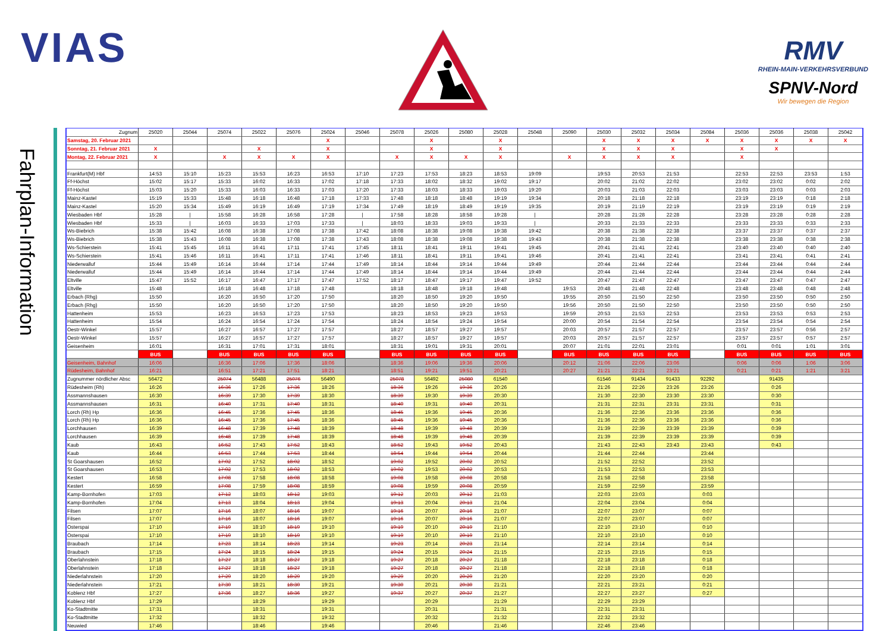VIAS
RMV
RHEIN-MAIN-VERKEHRSVERBUND
SPNV-Nord
Wir bewegen die Region
Fahrplan-Information
| Zugnum | 25020 | 25044 | 25074 | 25022 | 25076 | 25024 | 25046 | 25078 | 25026 | 25080 | 25028 | 25048 | 25090 | 25030 | 25032 | 25034 | 25084 | 25036 | 25036 | 25038 | 25042 |
| --- | --- | --- | --- | --- | --- | --- | --- | --- | --- | --- | --- | --- | --- | --- | --- | --- | --- | --- | --- | --- | --- |
| Samstag, 20. Februar 2021 | | | | | | X | | | X | | X | | | X | X | X | X | X | X | X | X |
| Sonntag, 21. Februar 2021 | X | | | X | | X | | | X | | X | | | X | X | X | | X | X | | |
| Montag, 22. Februar 2021 | X | | X | X | X | X | | X | X | X | X | | X | X | X | X | | X | | | |
| Frankfurt(M) Hbf | 14:53 | 15:10 | 15:23 | 15:53 | 16:23 | 16:53 | 17:10 | 17:23 | 17:53 | 18:23 | 18:53 | 19:09 | | 19:53 | 20:53 | 21:53 | | 22:53 | 22:53 | 23:53 | 1:53 |
| Ff-Höchst | 15:02 | 15:17 | 15:33 | 16:02 | 16:33 | 17:02 | 17:18 | 17:33 | 18:02 | 18:32 | 19:02 | 19:17 | | 20:02 | 21:02 | 22:02 | | 23:02 | 23:02 | 0:02 | 2:02 |
| Ff-Höchst | 15:03 | 15:20 | 15:33 | 16:03 | 16:33 | 17:03 | 17:20 | 17:33 | 18:03 | 18:33 | 19:03 | 19:20 | | 20:03 | 21:03 | 22:03 | | 23:03 | 23:03 | 0:03 | 2:03 |
| Mainz-Kastel | 15:19 | 15:33 | 15:48 | 16:18 | 16:48 | 17:18 | 17:33 | 17:48 | 18:18 | 18:48 | 19:19 | 19:34 | | 20:18 | 21:18 | 22:18 | | 23:19 | 23:19 | 0:18 | 2:18 |
| Mainz-Kastel | 15:20 | 15:34 | 15:49 | 16:19 | 16:49 | 17:19 | 17:34 | 17:49 | 18:19 | 18:49 | 19:19 | 19:35 | | 20:19 | 21:19 | 22:19 | | 23:19 | 23:19 | 0:19 | 2:19 |
| Wiesbaden Hbf | 15:28 | / | 15:58 | 16:28 | 16:58 | 17:28 | / | 17:58 | 18:28 | 18:58 | 19:28 | / | | 20:28 | 21:28 | 22:28 | | 23:28 | 23:28 | 0:28 | 2:28 |
| Wiesbaden Hbf | 15:33 | / | 16:03 | 16:33 | 17:03 | 17:33 | / | 18:03 | 18:33 | 19:03 | 19:33 | / | | 20:33 | 21:33 | 22:33 | | 23:33 | 23:33 | 0:33 | 2:33 |
| Ws-Biebrich | 15:38 | 15:42 | 16:08 | 16:38 | 17:08 | 17:38 | 17:42 | 18:08 | 18:38 | 19:08 | 19:38 | 19:42 | | 20:38 | 21:38 | 22:38 | | 23:37 | 23:37 | 0:37 | 2:37 |
| Ws-Biebrich | 15:38 | 15:43 | 16:08 | 16:38 | 17:08 | 17:38 | 17:43 | 18:08 | 18:38 | 19:08 | 19:38 | 19:43 | | 20:38 | 21:38 | 22:38 | | 23:38 | 23:38 | 0:38 | 2:38 |
| Ws-Schierstein | 15:41 | 15:45 | 16:11 | 16:41 | 17:11 | 17:41 | 17:45 | 18:11 | 18:41 | 19:11 | 19:41 | 19:45 | | 20:41 | 21:41 | 22:41 | | 23:40 | 23:40 | 0:40 | 2:40 |
| Ws-Schierstein | 15:41 | 15:46 | 16:11 | 16:41 | 17:11 | 17:41 | 17:46 | 18:11 | 18:41 | 19:11 | 19:41 | 19:46 | | 20:41 | 21:41 | 22:41 | | 23:41 | 23:41 | 0:41 | 2:41 |
| Niederwalluf | 15:44 | 15:49 | 16:14 | 16:44 | 17:14 | 17:44 | 17:49 | 18:14 | 18:44 | 19:14 | 19:44 | 19:49 | | 20:44 | 21:44 | 22:44 | | 23:44 | 23:44 | 0:44 | 2:44 |
| Niederwalluf | 15:44 | 15:49 | 16:14 | 16:44 | 17:14 | 17:44 | 17:49 | 18:14 | 18:44 | 19:14 | 19:44 | 19:49 | | 20:44 | 21:44 | 22:44 | | 23:44 | 23:44 | 0:44 | 2:44 |
| Eltville | 15:47 | 15:52 | 16:17 | 16:47 | 17:17 | 17:47 | 17:52 | 18:17 | 18:47 | 19:17 | 19:47 | 19:52 | | 20:47 | 21:47 | 22:47 | | 23:47 | 23:47 | 0:47 | 2:47 |
| Eltville | 15:48 | | 16:18 | 16:48 | 17:18 | 17:48 | | 18:18 | 18:48 | 19:18 | 19:48 | | 19:53 | 20:48 | 21:48 | 22:48 | | 23:48 | 23:48 | 0:48 | 2:48 |
| Erbach (Rhg) | 15:50 | | 16:20 | 16:50 | 17:20 | 17:50 | | 18:20 | 18:50 | 19:20 | 19:50 | | 19:55 | 20:50 | 21:50 | 22:50 | | 23:50 | 23:50 | 0:50 | 2:50 |
| Erbach (Rhg) | 15:50 | | 16:20 | 16:50 | 17:20 | 17:50 | | 18:20 | 18:50 | 19:20 | 19:50 | | 19:56 | 20:50 | 21:50 | 22:50 | | 23:50 | 23:50 | 0:50 | 2:50 |
| Hattenheim | 15:53 | | 16:23 | 16:53 | 17:23 | 17:53 | | 18:23 | 18:53 | 19:23 | 19:53 | | 19:59 | 20:53 | 21:53 | 22:53 | | 23:53 | 23:53 | 0:53 | 2:53 |
| Hattenheim | 15:54 | | 16:24 | 16:54 | 17:24 | 17:54 | | 18:24 | 18:54 | 19:24 | 19:54 | | 20:00 | 20:54 | 21:54 | 22:54 | | 23:54 | 23:54 | 0:54 | 2:54 |
| Oestr-Winkel | 15:57 | | 16:27 | 16:57 | 17:27 | 17:57 | | 18:27 | 18:57 | 19:27 | 19:57 | | 20:03 | 20:57 | 21:57 | 22:57 | | 23:57 | 23:57 | 0:56 | 2:57 |
| Oestr-Winkel | 15:57 | | 16:27 | 16:57 | 17:27 | 17:57 | | 18:27 | 18:57 | 19:27 | 19:57 | | 20:03 | 20:57 | 21:57 | 22:57 | | 23:57 | 23:57 | 0:57 | 2:57 |
| Geisenheim | 16:01 | | 16:31 | 17:01 | 17:31 | 18:01 | | 18:31 | 19:01 | 19:31 | 20:01 | | 20:07 | 21:01 | 22:01 | 23:01 | | 0:01 | 0:01 | 1:01 | 3:01 |
| | BUS | | BUS | BUS | BUS | BUS | | BUS | BUS | BUS | BUS | | BUS | BUS | BUS | BUS | | BUS | BUS | BUS | BUS |
| Geisenheim, Bahnhof | 16:06 | | 16:36 | 17:06 | 17:36 | 18:06 | | 18:36 | 19:06 | 19:36 | 20:06 | | 20:12 | 21:06 | 22:06 | 23:06 | | 0:06 | 0:06 | 1:06 | 3:06 |
| Rüdesheim, Bahnhof | 16:21 | | 16:51 | 17:21 | 17:51 | 18:21 | | 18:51 | 19:21 | 19:51 | 20:21 | | 20:27 | 21:21 | 22:21 | 23:21 | | 0:21 | 0:21 | 1:21 | 3:21 |
| Zugnummer nördlicher Absc | 56472 | | 25074 | 56488 | 25076 | 56490 | | 25078 | 56492 | 25080 | 61540 | | | 61546 | 91434 | 91433 | 92292 | | 91435 | | |
| Rüdesheim (Rh) | 16:26 | | 16:36 | 17:26 | 17:36 | 18:26 | | 18:36 | 19:26 | 19:36 | 20:26 | | | 21:26 | 22:26 | 23:26 | 23:26 | | 0:26 | | |
| Assmannshausen | 16:30 | | 16:39 | 17:30 | 17:39 | 18:30 | | 18:39 | 19:30 | 19:39 | 20:30 | | | 21:30 | 22:30 | 23:30 | 23:30 | | 0:30 | | |
| Assmannshausen | 16:31 | | 16:40 | 17:31 | 17:40 | 18:31 | | 18:40 | 19:31 | 19:40 | 20:31 | | | 21:31 | 22:31 | 23:31 | 23:31 | | 0:31 | | |
| Lorch (Rh) Hp | 16:36 | | 16:45 | 17:36 | 17:45 | 18:36 | | 18:45 | 19:36 | 19:45 | 20:36 | | | 21:36 | 22:36 | 23:36 | 23:36 | | 0:36 | | |
| Lorch (Rh) Hp | 16:36 | | 16:45 | 17:36 | 17:45 | 18:36 | | 18:45 | 19:36 | 19:45 | 20:36 | | | 21:36 | 22:36 | 23:36 | 23:36 | | 0:36 | | |
| Lorchhausen | 16:39 | | 16:48 | 17:39 | 17:48 | 18:39 | | 18:48 | 19:39 | 19:48 | 20:39 | | | 21:39 | 22:39 | 23:39 | 23:39 | | 0:39 | | |
| Lorchhausen | 16:39 | | 16:48 | 17:39 | 17:48 | 18:39 | | 18:48 | 19:39 | 19:48 | 20:39 | | | 21:39 | 22:39 | 23:39 | 23:39 | | 0:39 | | |
| Kaub | 16:43 | | 16:52 | 17:43 | 17:52 | 18:43 | | 18:52 | 19:43 | 19:52 | 20:43 | | | 21:43 | 22:43 | 23:43 | 23:43 | | 0:43 | | |
| Kaub | 16:44 | | 16:53 | 17:44 | 17:53 | 18:44 | | 18:54 | 19:44 | 19:54 | 20:44 | | | 21:44 | 22:44 | | 23:44 | | | | |
| St Goarshausen | 16:52 | | 17:02 | 17:52 | 18:02 | 18:52 | | 19:02 | 19:52 | 20:02 | 20:52 | | | 21:52 | 22:52 | | 23:52 | | | | |
| St Goarshausen | 16:53 | | 17:02 | 17:53 | 18:02 | 18:53 | | 19:02 | 19:53 | 20:02 | 20:53 | | | 21:53 | 22:53 | | 23:53 | | | | |
| Kestert | 16:58 | | 17:08 | 17:58 | 18:08 | 18:58 | | 19:08 | 19:58 | 20:08 | 20:58 | | | 21:58 | 22:58 | | 23:58 | | | | |
| Kestert | 16:59 | | 17:08 | 17:59 | 18:08 | 18:59 | | 19:08 | 19:59 | 20:08 | 20:59 | | | 21:59 | 22:59 | | 23:59 | | | | |
| Kamp-Bornhofen | 17:03 | | 17:12 | 18:03 | 18:12 | 19:03 | | 19:12 | 20:03 | 20:12 | 21:03 | | | 22:03 | 23:03 | | 0:03 | | | | |
| Kamp-Bornhofen | 17:04 | | 17:13 | 18:04 | 18:13 | 19:04 | | 19:13 | 20:04 | 20:13 | 21:04 | | | 22:04 | 23:04 | | 0:04 | | | | |
| Filsen | 17:07 | | 17:16 | 18:07 | 18:16 | 19:07 | | 19:16 | 20:07 | 20:16 | 21:07 | | | 22:07 | 23:07 | | 0:07 | | | | |
| Filsen | 17:07 | | 17:16 | 18:07 | 18:16 | 19:07 | | 19:16 | 20:07 | 20:16 | 21:07 | | | 22:07 | 23:07 | | 0:07 | | | | |
| Osterspai | 17:10 | | 17:19 | 18:10 | 18:19 | 19:10 | | 19:19 | 20:10 | 20:19 | 21:10 | | | 22:10 | 23:10 | | 0:10 | | | | |
| Osterspai | 17:10 | | 17:19 | 18:10 | 18:19 | 19:10 | | 19:19 | 20:10 | 20:19 | 21:10 | | | 22:10 | 23:10 | | 0:10 | | | | |
| Braubach | 17:14 | | 17:23 | 18:14 | 18:23 | 19:14 | | 19:23 | 20:14 | 20:23 | 21:14 | | | 22:14 | 23:14 | | 0:14 | | | | |
| Braubach | 17:15 | | 17:24 | 18:15 | 18:24 | 19:15 | | 19:24 | 20:15 | 20:24 | 21:15 | | | 22:15 | 23:15 | | 0:15 | | | | |
| Oberlahnstein | 17:18 | | 17:27 | 18:18 | 18:27 | 19:18 | | 19:27 | 20:18 | 20:27 | 21:18 | | | 22:18 | 23:18 | | 0:18 | | | | |
| Oberlahnstein | 17:18 | | 17:27 | 18:18 | 18:27 | 19:18 | | 19:27 | 20:18 | 20:27 | 21:18 | | | 22:18 | 23:18 | | 0:18 | | | | |
| Niederlahnstein | 17:20 | | 17:29 | 18:20 | 18:29 | 19:20 | | 19:29 | 20:20 | 20:29 | 21:20 | | | 22:20 | 23:20 | | 0:20 | | | | |
| Niederlahnstein | 17:21 | | 17:30 | 18:21 | 18:30 | 19:21 | | 19:30 | 20:21 | 20:30 | 21:21 | | | 22:21 | 23:21 | | 0:21 | | | | |
| Koblenz Hbf | 17:27 | | 17:36 | 18:27 | 18:36 | 19:27 | | 19:37 | 20:27 | 20:37 | 21:27 | | | 22:27 | 23:27 | | 0:27 | | | | |
| Koblenz Hbf | 17:29 | | | 18:29 | | 19:29 | | | 20:29 | | 21:29 | | | 22:29 | 23:29 | | | | | | |
| Ko-Stadtmitte | 17:31 | | | 18:31 | | 19:31 | | | 20:31 | | 21:31 | | | 22:31 | 23:31 | | | | | | |
| Ko-Stadtmitte | 17:32 | | | 18:32 | | 19:32 | | | 20:32 | | 21:32 | | | 22:32 | 23:32 | | | | | | |
| Neuwied | 17:46 | | | 18:46 | | 19:46 | | | 20:46 | | 21:46 | | | 22:46 | 23:46 | | | | | | |